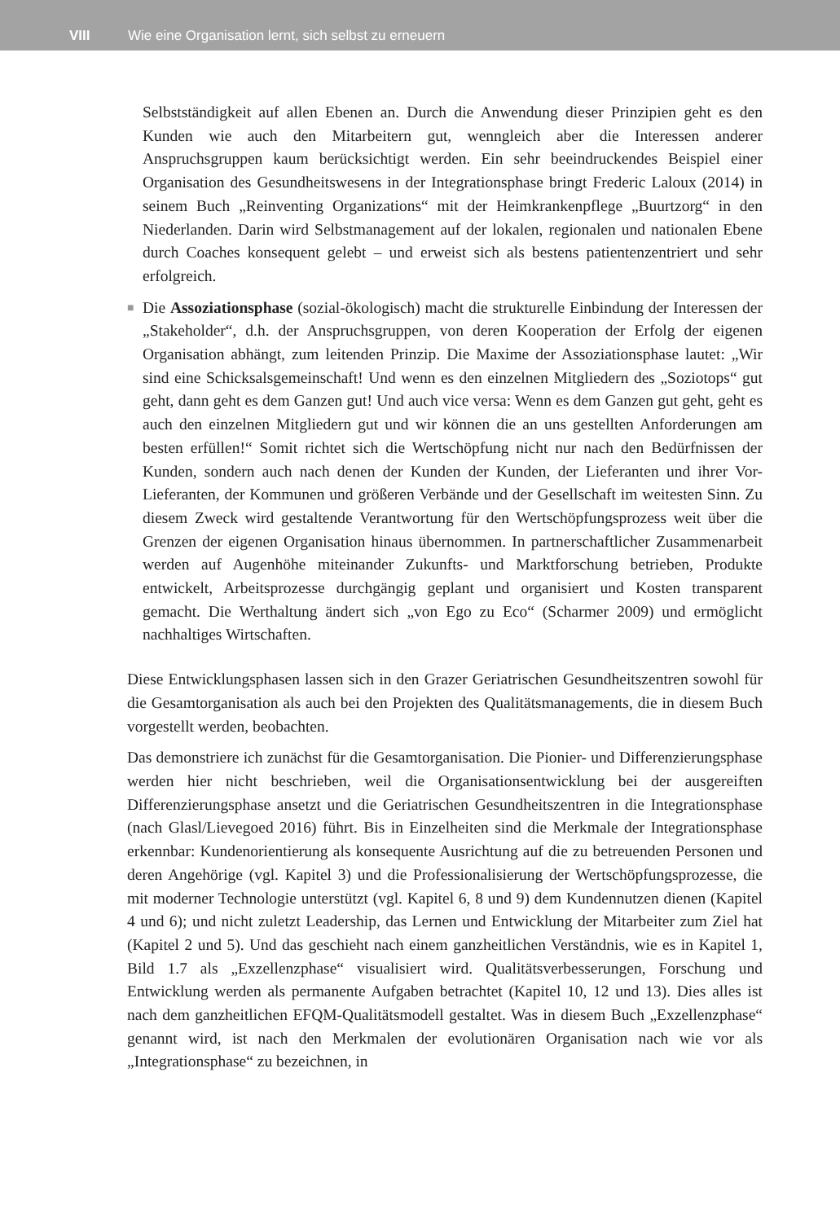VIII Wie eine Organisation lernt, sich selbst zu erneuern
Selbstständigkeit auf allen Ebenen an. Durch die Anwendung dieser Prinzipien geht es den Kunden wie auch den Mitarbeitern gut, wenngleich aber die Interessen anderer Anspruchsgruppen kaum berücksichtigt werden. Ein sehr beeindruckendes Beispiel einer Organisation des Gesundheitswesens in der Integrationsphase bringt Frederic Laloux (2014) in seinem Buch „Reinventing Organizations“ mit der Heimkrankenpflege „Buurtzorg“ in den Niederlanden. Darin wird Selbstmanagement auf der lokalen, regionalen und nationalen Ebene durch Coaches konsequent gelebt – und erweist sich als bestens patientenzentriert und sehr erfolgreich.
■ Die Assoziationsphase (sozial-ökologisch) macht die strukturelle Einbindung der Interessen der „Stakeholder“, d.h. der Anspruchsgruppen, von deren Kooperation der Erfolg der eigenen Organisation abhängt, zum leitenden Prinzip. Die Maxime der Assoziationsphase lautet: „Wir sind eine Schicksalsgemeinschaft! Und wenn es den einzelnen Mitgliedern des „Soziotops“ gut geht, dann geht es dem Ganzen gut! Und auch vice versa: Wenn es dem Ganzen gut geht, geht es auch den einzelnen Mitgliedern gut und wir können die an uns gestellten Anforderungen am besten erfüllen!“ Somit richtet sich die Wertschöpfung nicht nur nach den Bedürfnissen der Kunden, sondern auch nach denen der Kunden der Kunden, der Lieferanten und ihrer Vor-Lieferanten, der Kommunen und größeren Verbände und der Gesellschaft im weitesten Sinn. Zu diesem Zweck wird gestaltende Verantwortung für den Wertschöpfungsprozess weit über die Grenzen der eigenen Organisation hinaus übernommen. In partnerschaftlicher Zusammenarbeit werden auf Augenhöhe miteinander Zukunfts- und Marktforschung betrieben, Produkte entwickelt, Arbeitsprozesse durchgängig geplant und organisiert und Kosten transparent gemacht. Die Werthaltung ändert sich „von Ego zu Eco“ (Scharmer 2009) und ermöglicht nachhaltiges Wirtschaften.
Diese Entwicklungsphasen lassen sich in den Grazer Geriatrischen Gesundheitszentren sowohl für die Gesamtorganisation als auch bei den Projekten des Qualitätsmanagements, die in diesem Buch vorgestellt werden, beobachten.
Das demonstriere ich zunächst für die Gesamtorganisation. Die Pionier- und Differenzierungsphase werden hier nicht beschrieben, weil die Organisationsentwicklung bei der ausgereiften Differenzierungsphase ansetzt und die Geriatrischen Gesundheitszentren in die Integrationsphase (nach Glasl/Lievegoed 2016) führt. Bis in Einzelheiten sind die Merkmale der Integrationsphase erkennbar: Kundenorientierung als konsequente Ausrichtung auf die zu betreuenden Personen und deren Angehörige (vgl. Kapitel 3) und die Professionalisierung der Wertschöpfungsprozesse, die mit moderner Technologie unterstützt (vgl. Kapitel 6, 8 und 9) dem Kundennutzen dienen (Kapitel 4 und 6); und nicht zuletzt Leadership, das Lernen und Entwicklung der Mitarbeiter zum Ziel hat (Kapitel 2 und 5). Und das geschieht nach einem ganzheitlichen Verständnis, wie es in Kapitel 1, Bild 1.7 als „Exzellenzphase“ visualisiert wird. Qualitätsverbesserungen, Forschung und Entwicklung werden als permanente Aufgaben betrachtet (Kapitel 10, 12 und 13). Dies alles ist nach dem ganzheitlichen EFQM-Qualitätsmodell gestaltet. Was in diesem Buch „Exzellenzphase“ genannt wird, ist nach den Merkmalen der evolutionären Organisation nach wie vor als „Integrationsphase“ zu bezeichnen, in